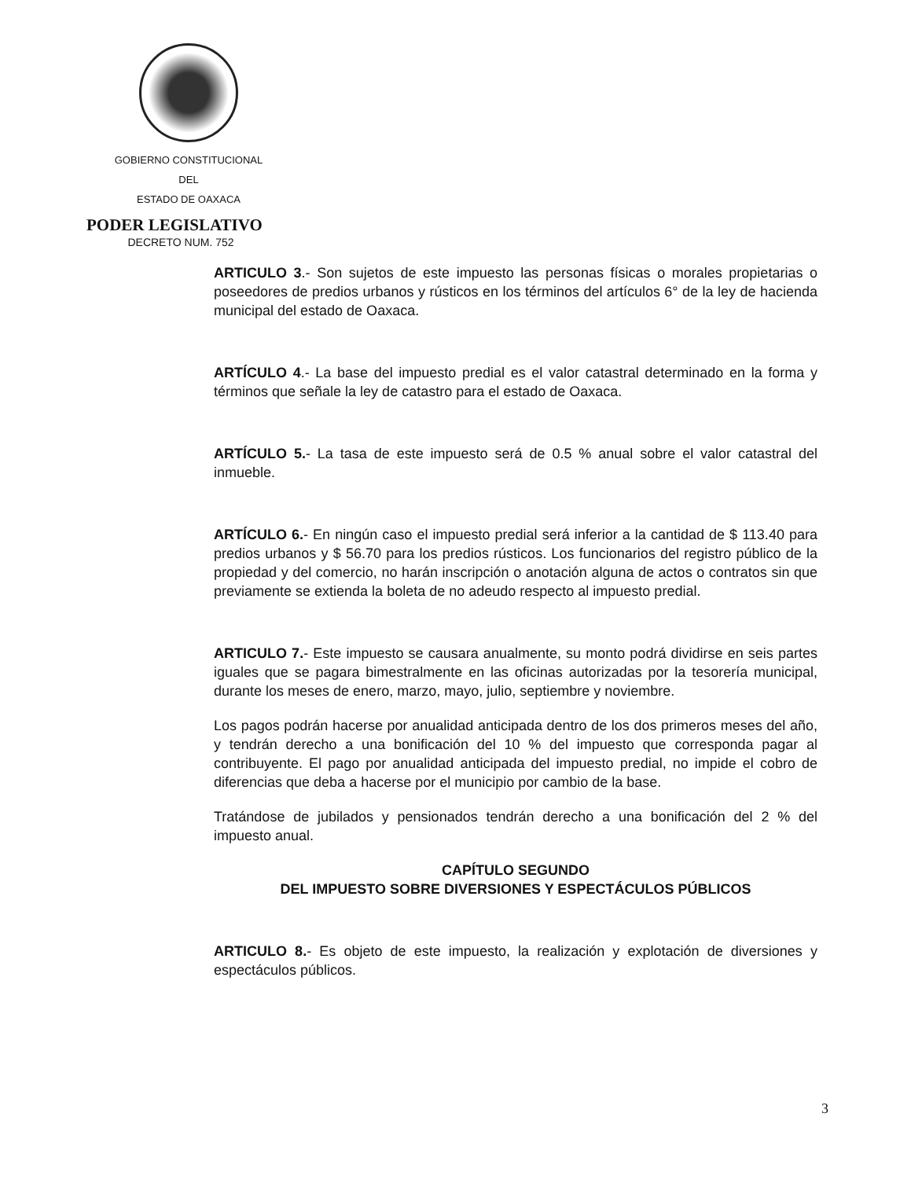GOBIERNO CONSTITUCIONAL
DEL
ESTADO DE OAXACA
PODER LEGISLATIVO
DECRETO NUM. 752
ARTICULO 3.- Son sujetos de este impuesto las personas físicas o morales propietarias o poseedores de predios urbanos y rústicos en los términos del artículos 6° de la ley de hacienda municipal del estado de Oaxaca.
ARTÍCULO 4.- La base del impuesto predial es el valor catastral determinado en la forma y términos que señale la ley de catastro para el estado de Oaxaca.
ARTÍCULO 5.- La tasa de este impuesto será de 0.5 % anual sobre el valor catastral del inmueble.
ARTÍCULO 6.- En ningún caso el impuesto predial será inferior a la cantidad de $ 113.40 para predios urbanos y $ 56.70 para los predios rústicos. Los funcionarios del registro público de la propiedad y del comercio, no harán inscripción o anotación alguna de actos o contratos sin que previamente se extienda la boleta de no adeudo respecto al impuesto predial.
ARTICULO 7.- Este impuesto se causara anualmente, su monto podrá dividirse en seis partes iguales que se pagara bimestralmente en las oficinas autorizadas por la tesorería municipal, durante los meses de enero, marzo, mayo, julio, septiembre y noviembre.
Los pagos podrán hacerse por anualidad anticipada dentro de los dos primeros meses del año, y tendrán derecho a una bonificación del 10 % del impuesto que corresponda pagar al contribuyente. El pago por anualidad anticipada del impuesto predial, no impide el cobro de diferencias que deba a hacerse por el municipio por cambio de la base.
Tratándose de jubilados y pensionados tendrán derecho a una bonificación del 2 % del impuesto anual.
CAPÍTULO SEGUNDO
DEL IMPUESTO SOBRE DIVERSIONES Y ESPECTÁCULOS PÚBLICOS
ARTICULO 8.- Es objeto de este impuesto, la realización y explotación de diversiones y espectáculos públicos.
3